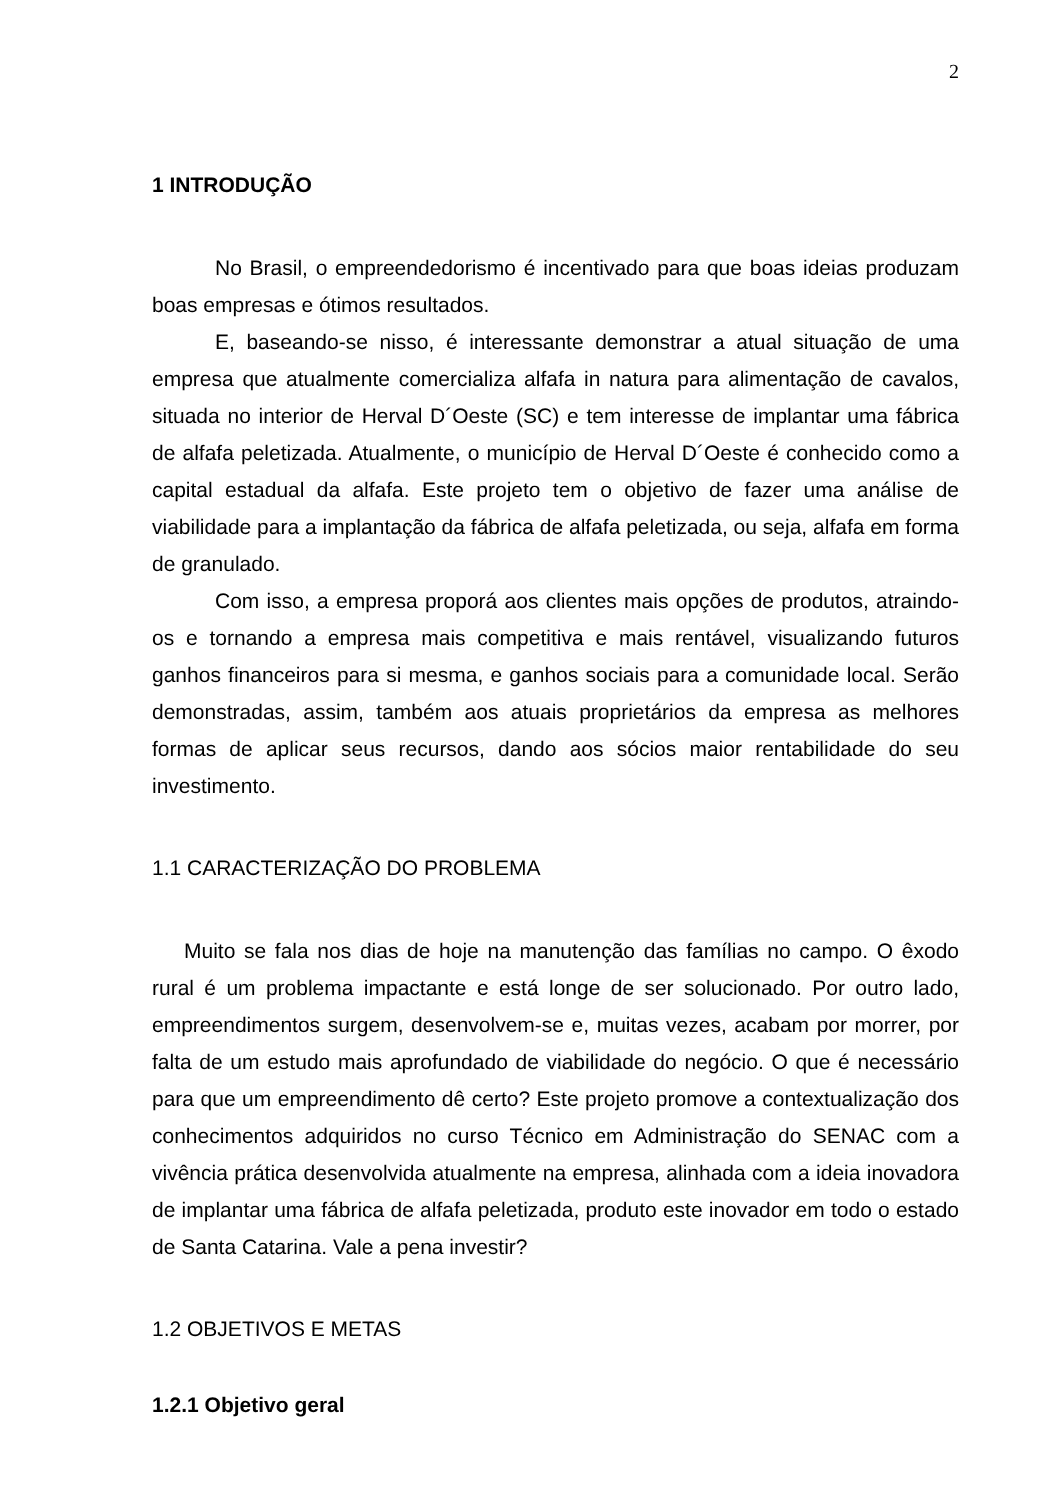2
1 INTRODUÇÃO
No Brasil, o empreendedorismo é incentivado para que boas ideias produzam boas empresas e ótimos resultados.
E, baseando-se nisso, é interessante demonstrar a atual situação de uma empresa que atualmente comercializa alfafa in natura para alimentação de cavalos, situada no interior de Herval D´Oeste (SC) e tem interesse de implantar uma fábrica de alfafa peletizada. Atualmente, o município de Herval D´Oeste é conhecido como a capital estadual da alfafa. Este projeto tem o objetivo de fazer uma análise de viabilidade para a implantação da fábrica de alfafa peletizada, ou seja, alfafa em forma de granulado.
Com isso, a empresa proporá aos clientes mais opções de produtos, atraindo-os e tornando a empresa mais competitiva e mais rentável, visualizando futuros ganhos financeiros para si mesma, e ganhos sociais para a comunidade local. Serão demonstradas, assim, também aos atuais proprietários da empresa as melhores formas de aplicar seus recursos, dando aos sócios maior rentabilidade do seu investimento.
1.1 CARACTERIZAÇÃO DO PROBLEMA
Muito se fala nos dias de hoje na manutenção das famílias no campo. O êxodo rural é um problema impactante e está longe de ser solucionado. Por outro lado, empreendimentos surgem, desenvolvem-se e, muitas vezes, acabam por morrer, por falta de um estudo mais aprofundado de viabilidade do negócio. O que é necessário para que um empreendimento dê certo? Este projeto promove a contextualização dos conhecimentos adquiridos no curso Técnico em Administração do SENAC com a vivência prática desenvolvida atualmente na empresa, alinhada com a ideia inovadora de implantar uma fábrica de alfafa peletizada, produto este inovador em todo o estado de Santa Catarina. Vale a pena investir?
1.2 OBJETIVOS E METAS
1.2.1 Objetivo geral